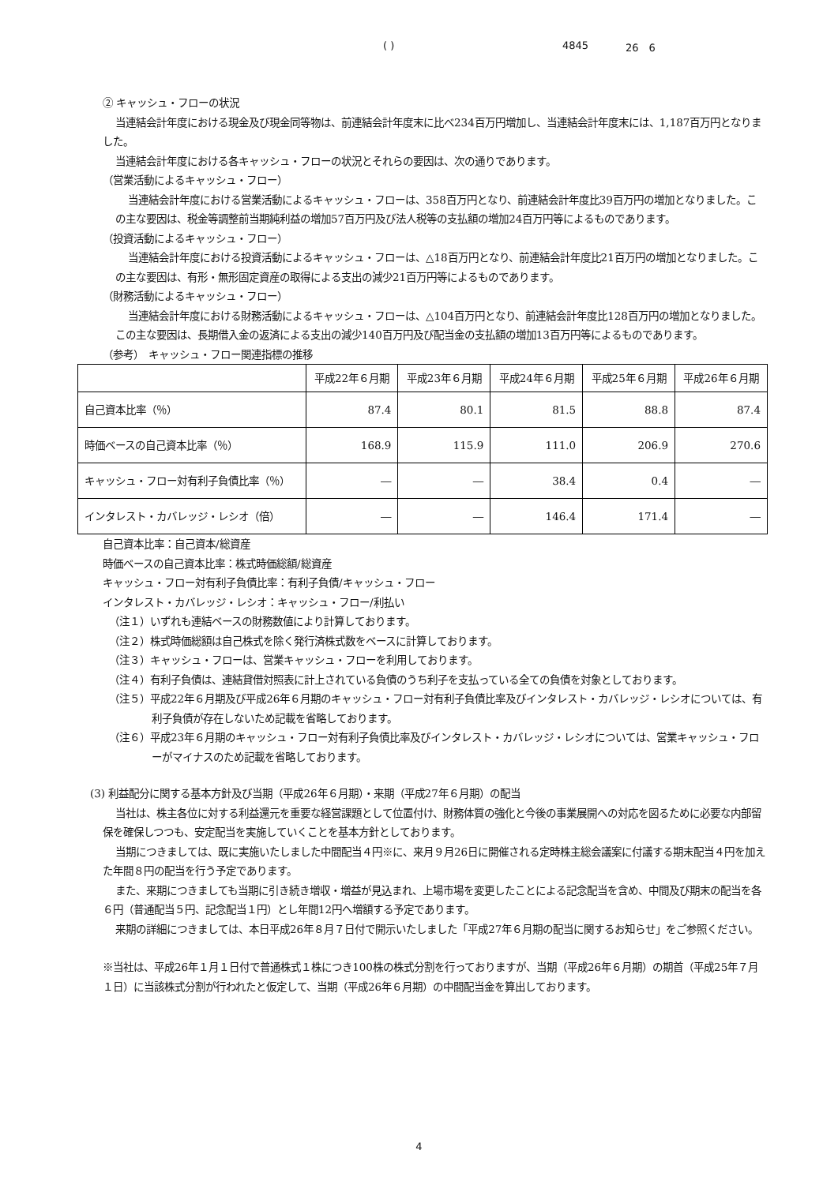( ) 4845 26　6
② キャッシュ・フローの状況
当連結会計年度における現金及び現金同等物は、前連結会計年度末に比べ234百万円増加し、当連結会計年度末には、1,187百万円となりました。
当連結会計年度における各キャッシュ・フローの状況とそれらの要因は、次の通りであります。
（営業活動によるキャッシュ・フロー）
当連結会計年度における営業活動によるキャッシュ・フローは、358百万円となり、前連結会計年度比39百万円の増加となりました。この主な要因は、税金等調整前当期純利益の増加57百万円及び法人税等の支払額の増加24百万円等によるものであります。
（投資活動によるキャッシュ・フロー）
当連結会計年度における投資活動によるキャッシュ・フローは、△18百万円となり、前連結会計年度比21百万円の増加となりました。この主な要因は、有形・無形固定資産の取得による支出の減少21百万円等によるものであります。
（財務活動によるキャッシュ・フロー）
当連結会計年度における財務活動によるキャッシュ・フローは、△104百万円となり、前連結会計年度比128百万円の増加となりました。この主な要因は、長期借入金の返済による支出の減少140百万円及び配当金の支払額の増加13百万円等によるものであります。
（参考）　キャッシュ・フロー関連指標の推移
| | 平成22年６月期 | 平成23年６月期 | 平成24年６月期 | 平成25年６月期 | 平成26年６月期 |
| --- | --- | --- | --- | --- | --- |
| 自己資本比率（％） | 87.4 | 80.1 | 81.5 | 88.8 | 87.4 |
| 時価ベースの自己資本比率（％） | 168.9 | 115.9 | 111.0 | 206.9 | 270.6 |
| キャッシュ・フロー対有利子負債比率（％） | ― | ― | 38.4 | 0.4 | ― |
| インタレスト・カバレッジ・レシオ（倍） | ― | ― | 146.4 | 171.4 | ― |
自己資本比率：自己資本/総資産
時価ベースの自己資本比率：株式時価総額/総資産
キャッシュ・フロー対有利子負債比率：有利子負債/キャッシュ・フロー
インタレスト・カバレッジ・レシオ：キャッシュ・フロー/利払い
（注１）いずれも連結ベースの財務数値により計算しております。
（注２）株式時価総額は自己株式を除く発行済株式数をベースに計算しております。
（注３）キャッシュ・フローは、営業キャッシュ・フローを利用しております。
（注４）有利子負債は、連結貸借対照表に計上されている負債のうち利子を支払っている全ての負債を対象としております。
（注５）平成22年６月期及び平成26年６月期のキャッシュ・フロー対有利子負債比率及びインタレスト・カバレッジ・レシオについては、有利子負債が存在しないため記載を省略しております。
（注６）平成23年６月期のキャッシュ・フロー対有利子負債比率及びインタレスト・カバレッジ・レシオについては、営業キャッシュ・フローがマイナスのため記載を省略しております。
(3) 利益配分に関する基本方針及び当期（平成26年６月期）・来期（平成27年６月期）の配当
当社は、株主各位に対する利益還元を重要な経営課題として位置付け、財務体質の強化と今後の事業展開への対応を図るために必要な内部留保を確保しつつも、安定配当を実施していくことを基本方針としております。
当期につきましては、既に実施いたしました中間配当４円※に、来月９月26日に開催される定時株主総会議案に付議する期末配当４円を加えた年間８円の配当を行う予定であります。
また、来期につきましても当期に引き続き増収・増益が見込まれ、上場市場を変更したことによる記念配当を含め、中間及び期末の配当を各６円（普通配当５円、記念配当１円）とし年間12円へ増額する予定であります。
来期の詳細につきましては、本日平成26年８月７日付で開示いたしました「平成27年６月期の配当に関するお知らせ」をご参照ください。
※当社は、平成26年１月１日付で普通株式１株につき100株の株式分割を行っておりますが、当期（平成26年６月期）の期首（平成25年７月１日）に当該株式分割が行われたと仮定して、当期（平成26年６月期）の中間配当金を算出しております。
4